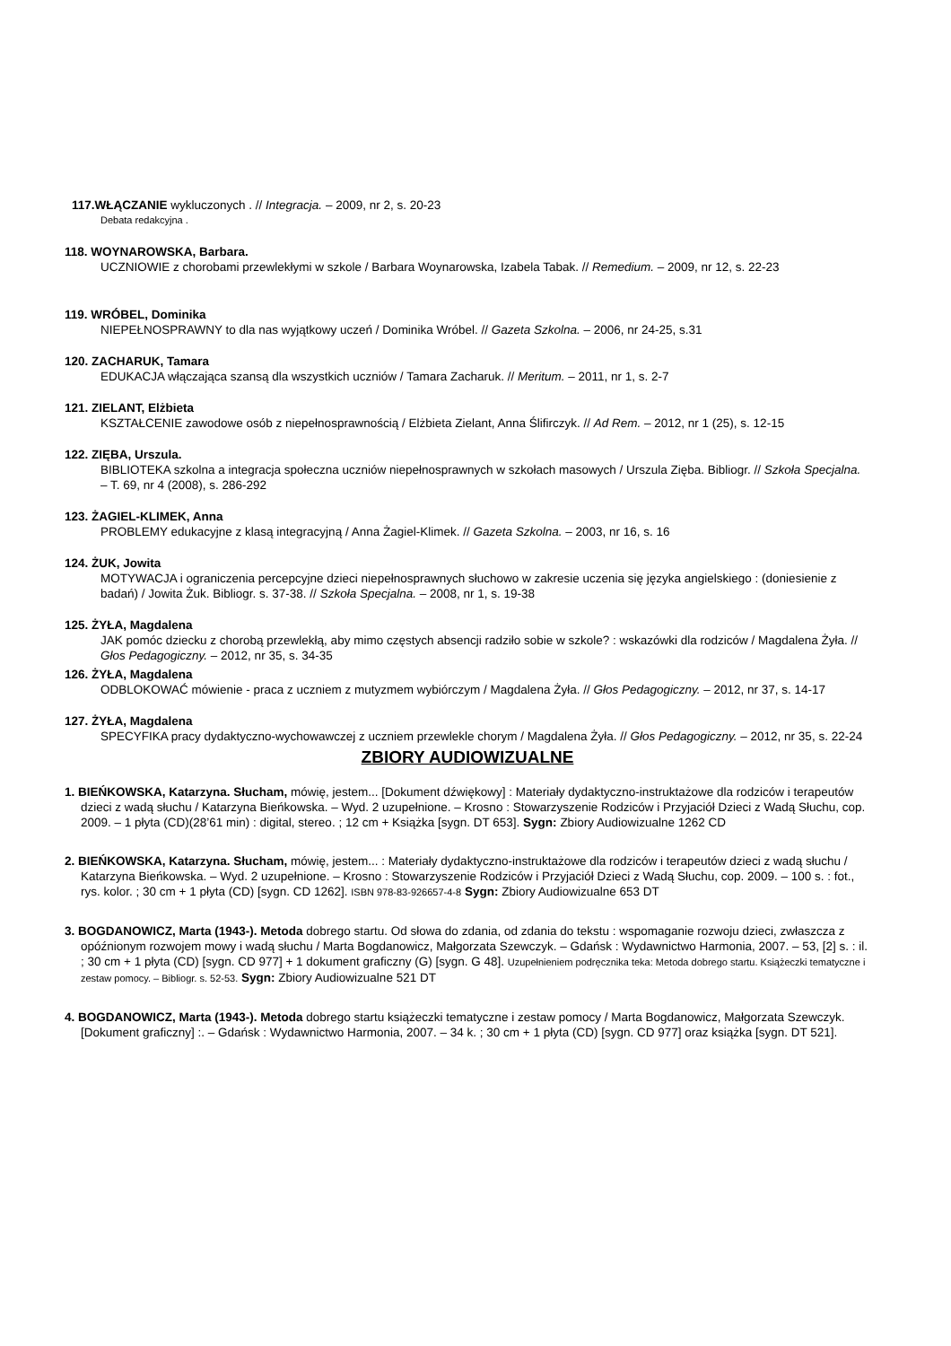117.WŁĄCZANIE wykluczonych . // Integracja. – 2009, nr 2, s. 20-23
Debata redakcyjna .
118. WOYNAROWSKA, Barbara.
UCZNIOWIE z chorobami przewlekłymi w szkole / Barbara Woynarowska, Izabela Tabak. // Remedium. – 2009, nr 12, s. 22-23
119. WRÓBEL, Dominika
NIEPEŁNOSPRAWNY to dla nas wyjątkowy uczeń / Dominika Wróbel. // Gazeta Szkolna. – 2006, nr 24-25, s.31
120. ZACHARUK, Tamara
EDUKACJA włączająca szansą dla wszystkich uczniów / Tamara Zacharuk. // Meritum. – 2011, nr 1, s. 2-7
121. ZIELANT, Elżbieta
KSZTAŁCENIE zawodowe osób z niepełnosprawnością / Elżbieta Zielant, Anna Ślifirczyk. // Ad Rem. – 2012, nr 1 (25), s. 12-15
122. ZIĘBA, Urszula.
BIBLIOTEKA szkolna a integracja społeczna uczniów niepełnosprawnych w szkołach masowych / Urszula Zięba. Bibliogr. // Szkoła Specjalna. – T. 69, nr 4 (2008), s. 286-292
123. ŻAGIEL-KLIMEK, Anna
PROBLEMY edukacyjne z klasą integracyjną / Anna Żagiel-Klimek. // Gazeta Szkolna. – 2003, nr 16, s. 16
124. ŻUK, Jowita
MOTYWACJA i ograniczenia percepcyjne dzieci niepełnosprawnych słuchowo w zakresie uczenia się języka angielskiego : (doniesienie z badań) / Jowita Żuk. Bibliogr. s. 37-38. // Szkoła Specjalna. – 2008, nr 1, s. 19-38
125. ŻYŁA, Magdalena
JAK pomóc dziecku z chorobą przewlekłą, aby mimo częstych absencji radziło sobie w szkole? : wskazówki dla rodziców / Magdalena Żyła. // Głos Pedagogiczny. – 2012, nr 35, s. 34-35
126. ŻYŁA, Magdalena
ODBLOKOWAĆ mówienie - praca z uczniem z mutyzmem wybiórczym / Magdalena Żyła. // Głos Pedagogiczny. – 2012, nr 37, s. 14-17
127. ŻYŁA, Magdalena
SPECYFIKA pracy dydaktyczno-wychowawczej z uczniem przewlekle chorym / Magdalena Żyła. // Głos Pedagogiczny. – 2012, nr 35, s. 22-24
ZBIORY AUDIOWIZUALNE
1. BIEŃKOWSKA, Katarzyna. Słucham, mówię, jestem... [Dokument dźwiękowy] : Materiały dydaktyczno-instruktażowe dla rodziców i terapeutów dzieci z wadą słuchu / Katarzyna Bieńkowska. – Wyd. 2 uzupełnione. – Krosno : Stowarzyszenie Rodziców i Przyjaciół Dzieci z Wadą Słuchu, cop. 2009. – 1 płyta (CD)(28’61 min) : digital, stereo. ; 12 cm + Książka [sygn. DT 653]. Sygn: Zbiory Audiowizualne 1262 CD
2. BIEŃKOWSKA, Katarzyna. Słucham, mówię, jestem... : Materiały dydaktyczno-instruktażowe dla rodziców i terapeutów dzieci z wadą słuchu / Katarzyna Bieńkowska. – Wyd. 2 uzupełnione. – Krosno : Stowarzyszenie Rodziców i Przyjaciół Dzieci z Wadą Słuchu, cop. 2009. – 100 s. : fot., rys. kolor. ; 30 cm + 1 płyta (CD) [sygn. CD 1262]. ISBN 978-83-926657-4-8 Sygn: Zbiory Audiowizualne 653 DT
3. BOGDANOWICZ, Marta (1943-). Metoda dobrego startu. Od słowa do zdania, od zdania do tekstu : wspomaganie rozwoju dzieci, zwłaszcza z opóźnionym rozwojem mowy i wadą słuchu / Marta Bogdanowicz, Małgorzata Szewczyk. – Gdańsk : Wydawnictwo Harmonia, 2007. – 53, [2] s. : il. ; 30 cm + 1 płyta (CD) [sygn. CD 977] + 1 dokument graficzny (G) [sygn. G 48]. Uzupełnieniem podręcznika teka: Metoda dobrego startu. Książeczki tematyczne i zestaw pomocy. – Bibliogr. s. 52-53. Sygn: Zbiory Audiowizualne 521 DT
4. BOGDANOWICZ, Marta (1943-). Metoda dobrego startu książeczki tematyczne i zestaw pomocy / Marta Bogdanowicz, Małgorzata Szewczyk. [Dokument graficzny] :. – Gdańsk : Wydawnictwo Harmonia, 2007. – 34 k. ; 30 cm + 1 płyta (CD) [sygn. CD 977] oraz książka [sygn. DT 521].